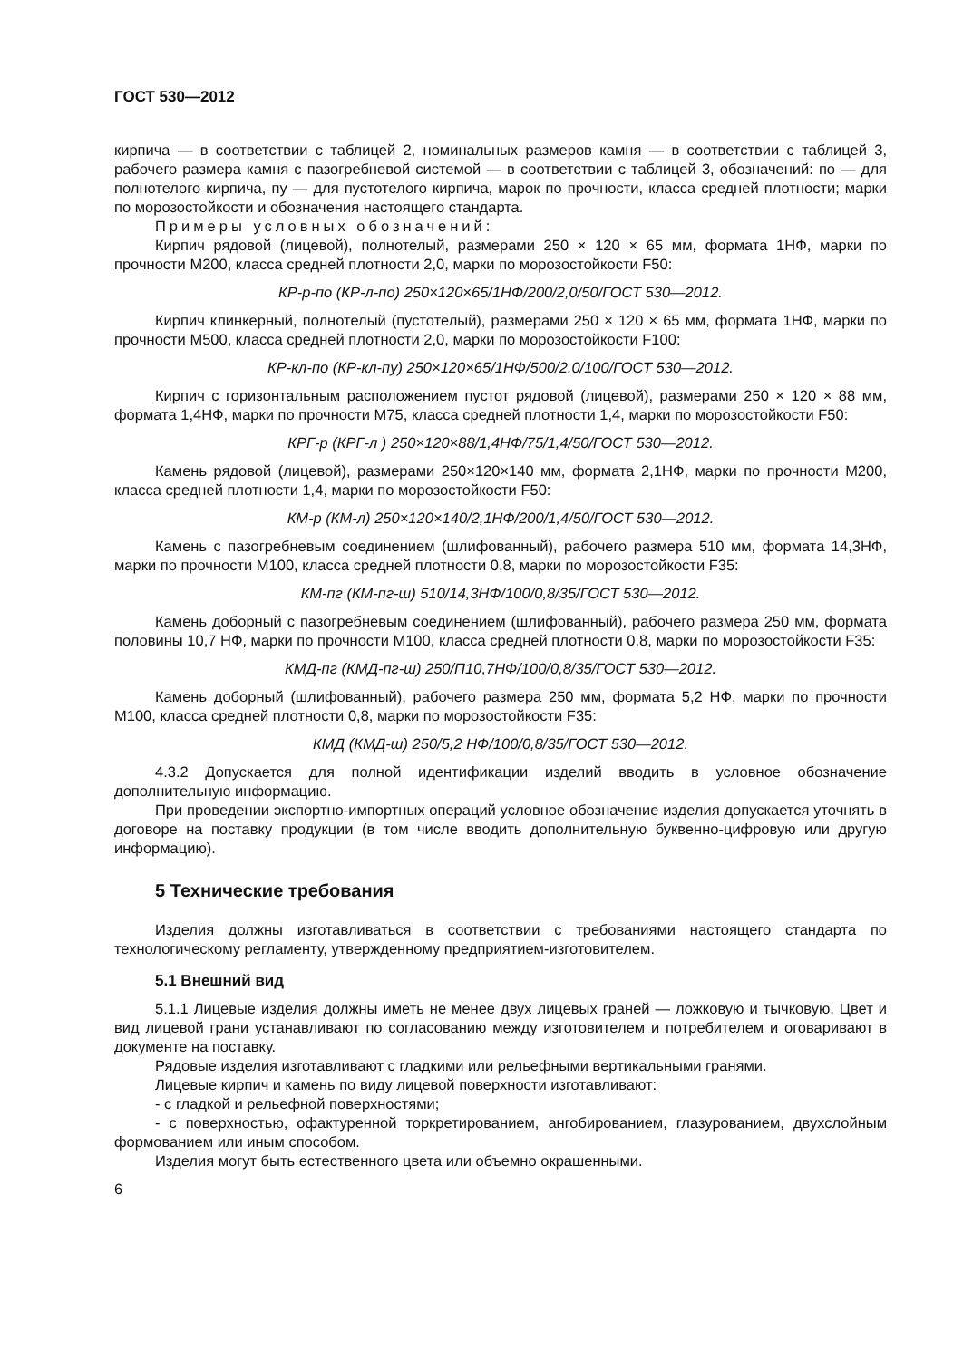ГОСТ 530—2012
кирпича — в соответствии с таблицей 2, номинальных размеров камня — в соответствии с таблицей 3, рабочего размера камня с пазогребневой системой — в соответствии с таблицей 3, обозначений: по — для полнотелого кирпича, пу — для пустотелого кирпича, марок по прочности, класса средней плотности; марки по морозостойкости и обозначения настоящего стандарта.
Примеры условных обозначений:
Кирпич рядовой (лицевой), полнотелый, размерами 250 × 120 × 65 мм, формата 1НФ, марки по прочности М200, класса средней плотности 2,0, марки по морозостойкости F50:
КР-р-по (КР-л-по) 250×120×65/1НФ/200/2,0/50/ГОСТ 530—2012.
Кирпич клинкерный, полнотелый (пустотелый), размерами 250 × 120 × 65 мм, формата 1НФ, марки по прочности М500, класса средней плотности 2,0, марки по морозостойкости F100:
КР-кл-по (КР-кл-пу) 250×120×65/1НФ/500/2,0/100/ГОСТ 530—2012.
Кирпич с горизонтальным расположением пустот рядовой (лицевой), размерами 250 × 120 × 88 мм, формата 1,4НФ, марки по прочности М75, класса средней плотности 1,4, марки по морозостойкости F50:
КРГ-р (КРГ-л ) 250×120×88/1,4НФ/75/1,4/50/ГОСТ 530—2012.
Камень рядовой (лицевой), размерами 250×120×140 мм, формата 2,1НФ, марки по прочности М200, класса средней плотности 1,4, марки по морозостойкости F50:
КМ-р (КМ-л) 250×120×140/2,1НФ/200/1,4/50/ГОСТ 530—2012.
Камень с пазогребневым соединением (шлифованный), рабочего размера 510 мм, формата 14,3НФ, марки по прочности М100, класса средней плотности 0,8, марки по морозостойкости F35:
КМ-пг (КМ-пг-ш) 510/14,3НФ/100/0,8/35/ГОСТ 530—2012.
Камень доборный с пазогребневым соединением (шлифованный), рабочего размера 250 мм, формата половины 10,7 НФ, марки по прочности М100, класса средней плотности 0,8, марки по морозостойкости F35:
КМД-пг (КМД-пг-ш) 250/П10,7НФ/100/0,8/35/ГОСТ 530—2012.
Камень доборный (шлифованный), рабочего размера 250 мм, формата 5,2 НФ, марки по прочности М100, класса средней плотности 0,8, марки по морозостойкости F35:
КМД (КМД-ш) 250/5,2 НФ/100/0,8/35/ГОСТ 530—2012.
4.3.2 Допускается для полной идентификации изделий вводить в условное обозначение дополнительную информацию.
При проведении экспортно-импортных операций условное обозначение изделия допускается уточнять в договоре на поставку продукции (в том числе вводить дополнительную буквенно-цифровую или другую информацию).
5 Технические требования
Изделия должны изготавливаться в соответствии с требованиями настоящего стандарта по технологическому регламенту, утвержденному предприятием-изготовителем.
5.1 Внешний вид
5.1.1 Лицевые изделия должны иметь не менее двух лицевых граней — ложковую и тычковую. Цвет и вид лицевой грани устанавливают по согласованию между изготовителем и потребителем и оговаривают в документе на поставку.
Рядовые изделия изготавливают с гладкими или рельефными вертикальными гранями.
Лицевые кирпич и камень по виду лицевой поверхности изготавливают:
- с гладкой и рельефной поверхностями;
- с поверхностью, офактуренной торкретированием, ангобированием, глазурованием, двухслойным формованием или иным способом.
Изделия могут быть естественного цвета или объемно окрашенными.
6